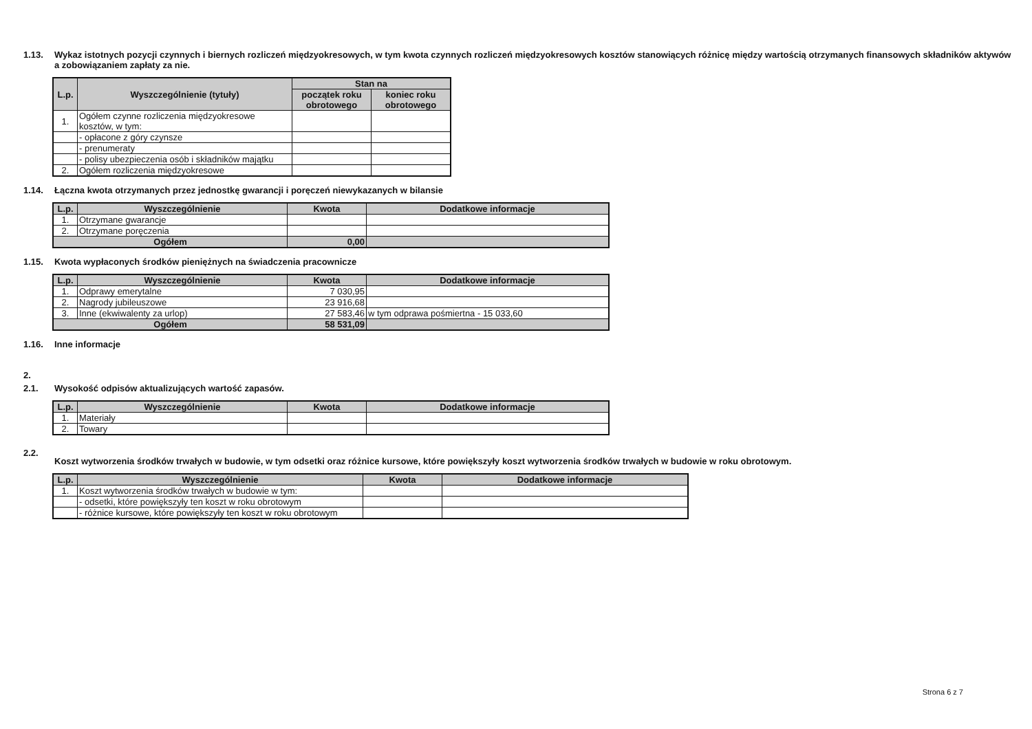1.13. Wykaz istotnych pozycji czynnych i biernych rozliczeń międzyokresowych, w tym kwota czynnych rozliczeń międzyokresowych kosztów stanowiących różnicę między wartością otrzymanych finansowych składników aktywów a zobowiązaniem zapłaty za nie.
| L.p. | Wyszczególnienie (tytuły) | Stan na | |
| --- | --- | --- | --- |
| | | początek roku obrotowego | koniec roku obrotowego |
| 1. | Ogółem czynne rozliczenia międzyokresowe kosztów, w tym: | | |
| | - opłacone z góry czynsze | | |
| | - prenumeraty | | |
| | - polisy ubezpieczenia osób i składników majątku | | |
| 2. | Ogółem rozliczenia międzyokresowe | | |
1.14. Łączna kwota otrzymanych przez jednostkę gwarancji i poręczeń niewykazanych w bilansie
| L.p. | Wyszczególnienie | Kwota | Dodatkowe informacje |
| --- | --- | --- | --- |
| 1. | Otrzymane gwarancje | | |
| 2. | Otrzymane poręczenia | | |
| Ogółem | | 0,00 | |
1.15. Kwota wypłaconych środków pieniężnych na świadczenia pracownicze
| L.p. | Wyszczególnienie | Kwota | Dodatkowe informacje |
| --- | --- | --- | --- |
| 1. | Odprawy emerytalne | 7 030,95 | |
| 2. | Nagrody jubileuszowe | 23 916,68 | |
| 3. | Inne (ekwiwalenty za urlop) | 27 583,46 | w tym odprawa pośmiertna - 15 033,60 |
| Ogółem | | 58 531,09 | |
1.16. Inne informacje
2.
2.1. Wysokość odpisów aktualizujących wartość zapasów.
| L.p. | Wyszczególnienie | Kwota | Dodatkowe informacje |
| --- | --- | --- | --- |
| 1. | Materiały | | |
| 2. | Towary | | |
2.2. Koszt wytworzenia środków trwałych w budowie, w tym odsetki oraz różnice kursowe, które powiększyły koszt wytworzenia środków trwałych w budowie w roku obrotowym.
| L.p. | Wyszczególnienie | Kwota | Dodatkowe informacje |
| --- | --- | --- | --- |
| 1. | Koszt wytworzenia środków trwałych w budowie w tym: | | |
| | - odsetki, które powiększyły ten koszt w roku obrotowym | | |
| | - różnice kursowe, które powiększyły ten koszt w roku obrotowym | | |
Strona 6 z 7